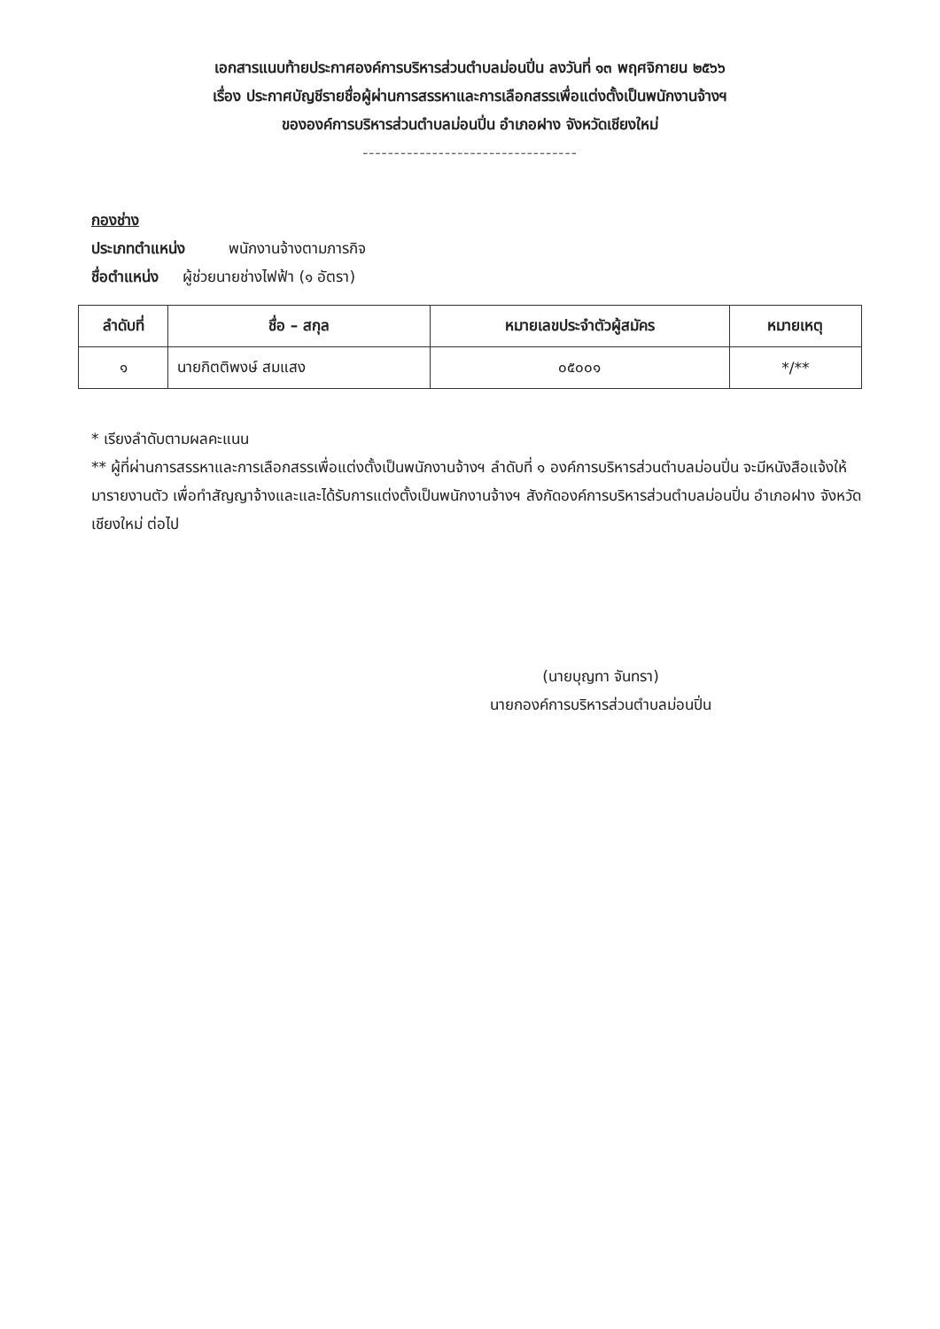เอกสารแนบท้ายประกาศองค์การบริหารส่วนตำบลม่อนปิ่น ลงวันที่ ๑๓ พฤศจิกายน ๒๕๖๖
เรื่อง ประกาศบัญชีรายชื่อผู้ผ่านการสรรหาและการเลือกสรรเพื่อแต่งตั้งเป็นพนักงานจ้างฯ
ขององค์การบริหารส่วนตำบลม่อนปิ่น อำเภอฝาง จังหวัดเชียงใหม่
----------------------------------
กองช่าง
ประเภทตำแหน่ง พนักงานจ้างตามภารกิจ
ชื่อตำแหน่ง ผู้ช่วยนายช่างไฟฟ้า (๑ อัตรา)
| ลำดับที่ | ชื่อ – สกุล | หมายเลขประจำตัวผู้สมัคร | หมายเหตุ |
| --- | --- | --- | --- |
| ๑ | นายกิตติพงษ์ สมแสง | ๐๕๐๐๑ | */** |
* เรียงลำดับตามผลคะแนน
** ผู้ที่ผ่านการสรรหาและการเลือกสรรเพื่อแต่งตั้งเป็นพนักงานจ้างฯ ลำดับที่ ๑ องค์การบริหารส่วนตำบลม่อนปิ่น จะมีหนังสือแจ้งให้มารายงานตัว เพื่อทำสัญญาจ้างและและได้รับการแต่งตั้งเป็นพนักงานจ้างฯ สังกัดองค์การบริหารส่วนตำบลม่อนปิ่น อำเภอฝาง จังหวัดเชียงใหม่ ต่อไป
(นายบุญทา จันทรา)
นายกองค์การบริหารส่วนตำบลม่อนปิ่น